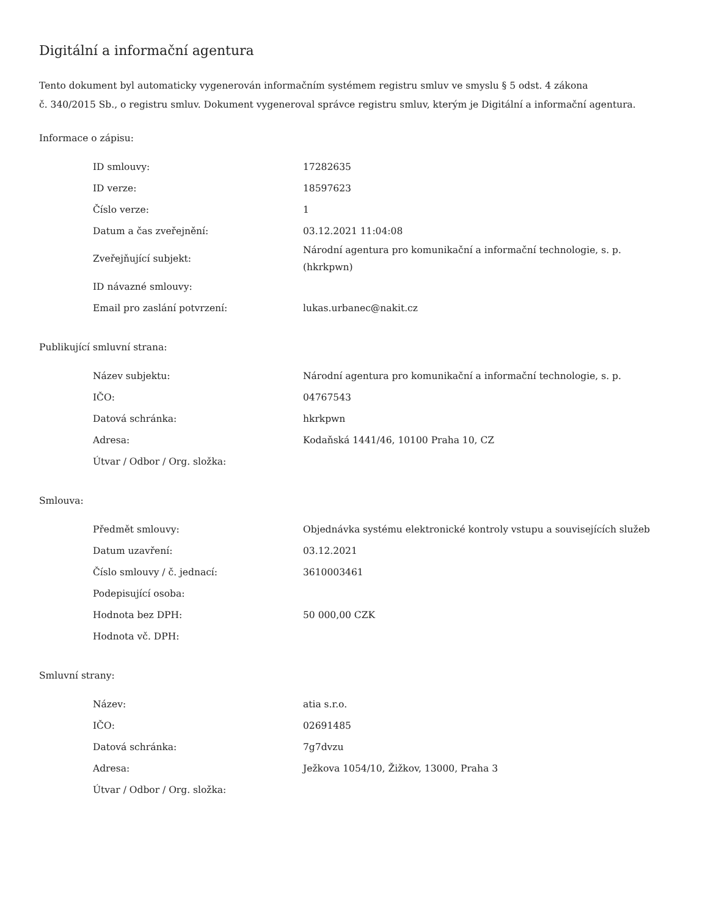Digitální a informační agentura
Tento dokument byl automaticky vygenerován informačním systémem registru smluv ve smyslu § 5 odst. 4 zákona
č. 340/2015 Sb., o registru smluv. Dokument vygeneroval správce registru smluv, kterým je Digitální a informační agentura.
Informace o zápisu:
| ID smlouvy: | 17282635 |
| ID verze: | 18597623 |
| Číslo verze: | 1 |
| Datum a čas zveřejnění: | 03.12.2021 11:04:08 |
| Zveřejňující subjekt: | Národní agentura pro komunikační a informační technologie, s. p. (hkrkpwn) |
| ID návazné smlouvy: | |
| Email pro zaslání potvrzení: | lukas.urbanec@nakit.cz |
Publikující smluvní strana:
| Název subjektu: | Národní agentura pro komunikační a informační technologie, s. p. |
| IČO: | 04767543 |
| Datová schránka: | hkrkpwn |
| Adresa: | Kodaňská 1441/46, 10100 Praha 10, CZ |
| Útvar / Odbor / Org. složka: | |
Smlouva:
| Předmět smlouvy: | Objednávka systému elektronické kontroly vstupu a souvisejících služeb |
| Datum uzavření: | 03.12.2021 |
| Číslo smlouvy / č. jednací: | 3610003461 |
| Podepisující osoba: | |
| Hodnota bez DPH: | 50 000,00 CZK |
| Hodnota vč. DPH: | |
Smluvní strany:
| Název: | atia s.r.o. |
| IČO: | 02691485 |
| Datová schránka: | 7g7dvzu |
| Adresa: | Ježkova 1054/10, Žižkov, 13000, Praha 3 |
| Útvar / Odbor / Org. složka: | |